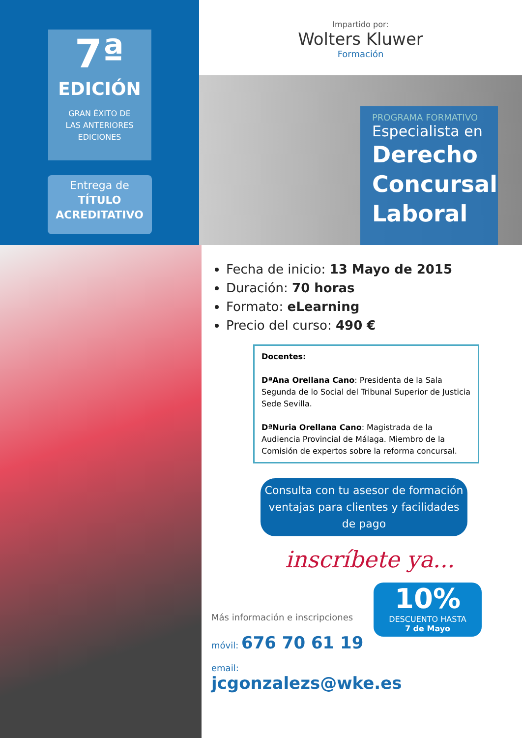7ª
EDICIÓN
GRAN ÉXITO DE
LAS ANTERIORES
EDICIONES
Entrega de
TÍTULO
ACREDITATIVO
Impartido por:
Wolters Kluwer
Formación
PROGRAMA FORMATIVO
Especialista en
Derecho Concursal Laboral
Fecha de inicio: 13 Mayo de 2015
Duración: 70 horas
Formato: eLearning
Precio del curso: 490 €
Docentes:
DªAna Orellana Cano: Presidenta de la Sala Segunda de lo Social del Tribunal Superior de Justicia Sede Sevilla.
DªNuria Orellana Cano: Magistrada de la Audiencia Provincial de Málaga. Miembro de la Comisión de expertos sobre la reforma concursal.
Consulta con tu asesor de formación ventajas para clientes y facilidades de pago
inscríbete ya...
Más información e inscripciones
móvil: 676 70 61 19
email: jcgonzalezs@wke.es
10%
DESCUENTO HASTA
7 de Mayo